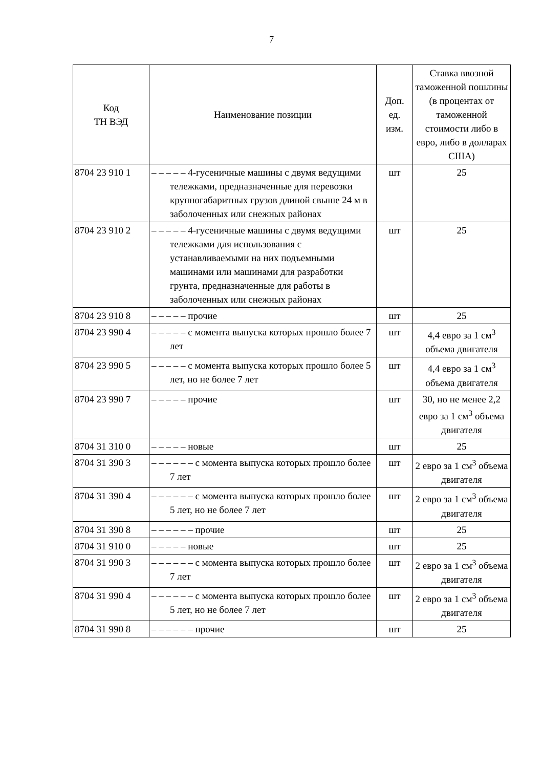7
| Код ТН ВЭД | Наименование позиции | Доп. ед. изм. | Ставка ввозной таможенной пошлины (в процентах от таможенной стоимости либо в евро, либо в долларах США) |
| --- | --- | --- | --- |
| 8704 23 910 1 | – – – – – 4-гусеничные машины с двумя ведущими тележками, предназначенные для перевозки крупногабаритных грузов длиной свыше 24 м в заболоченных или снежных районах | шт | 25 |
| 8704 23 910 2 | – – – – – 4-гусеничные машины с двумя ведущими тележками для использования с устанавливаемыми на них подъемными машинами или машинами для разработки грунта, предназначенные для работы в заболоченных или снежных районах | шт | 25 |
| 8704 23 910 8 | – – – – – прочие | шт | 25 |
| 8704 23 990 4 | – – – – – с момента выпуска которых прошло более 7 лет | шт | 4,4 евро за 1 см<sup>3</sup> объема двигателя |
| 8704 23 990 5 | – – – – – с момента выпуска которых прошло более 5 лет, но не более 7 лет | шт | 4,4 евро за 1 см<sup>3</sup> объема двигателя |
| 8704 23 990 7 | – – – – – прочие | шт | 30, но не менее 2,2 евро за 1 см<sup>3</sup> объема двигателя |
| 8704 31 310 0 | – – – – – новые | шт | 25 |
| 8704 31 390 3 | – – – – – – с момента выпуска которых прошло более 7 лет | шт | 2 евро за 1 см<sup>3</sup> объема двигателя |
| 8704 31 390 4 | – – – – – – с момента выпуска которых прошло более 5 лет, но не более 7 лет | шт | 2 евро за 1 см<sup>3</sup> объема двигателя |
| 8704 31 390 8 | – – – – – – прочие | шт | 25 |
| 8704 31 910 0 | – – – – – новые | шт | 25 |
| 8704 31 990 3 | – – – – – – с момента выпуска которых прошло более 7 лет | шт | 2 евро за 1 см<sup>3</sup> объема двигателя |
| 8704 31 990 4 | – – – – – – с момента выпуска которых прошло более 5 лет, но не более 7 лет | шт | 2 евро за 1 см<sup>3</sup> объема двигателя |
| 8704 31 990 8 | – – – – – – прочие | шт | 25 |